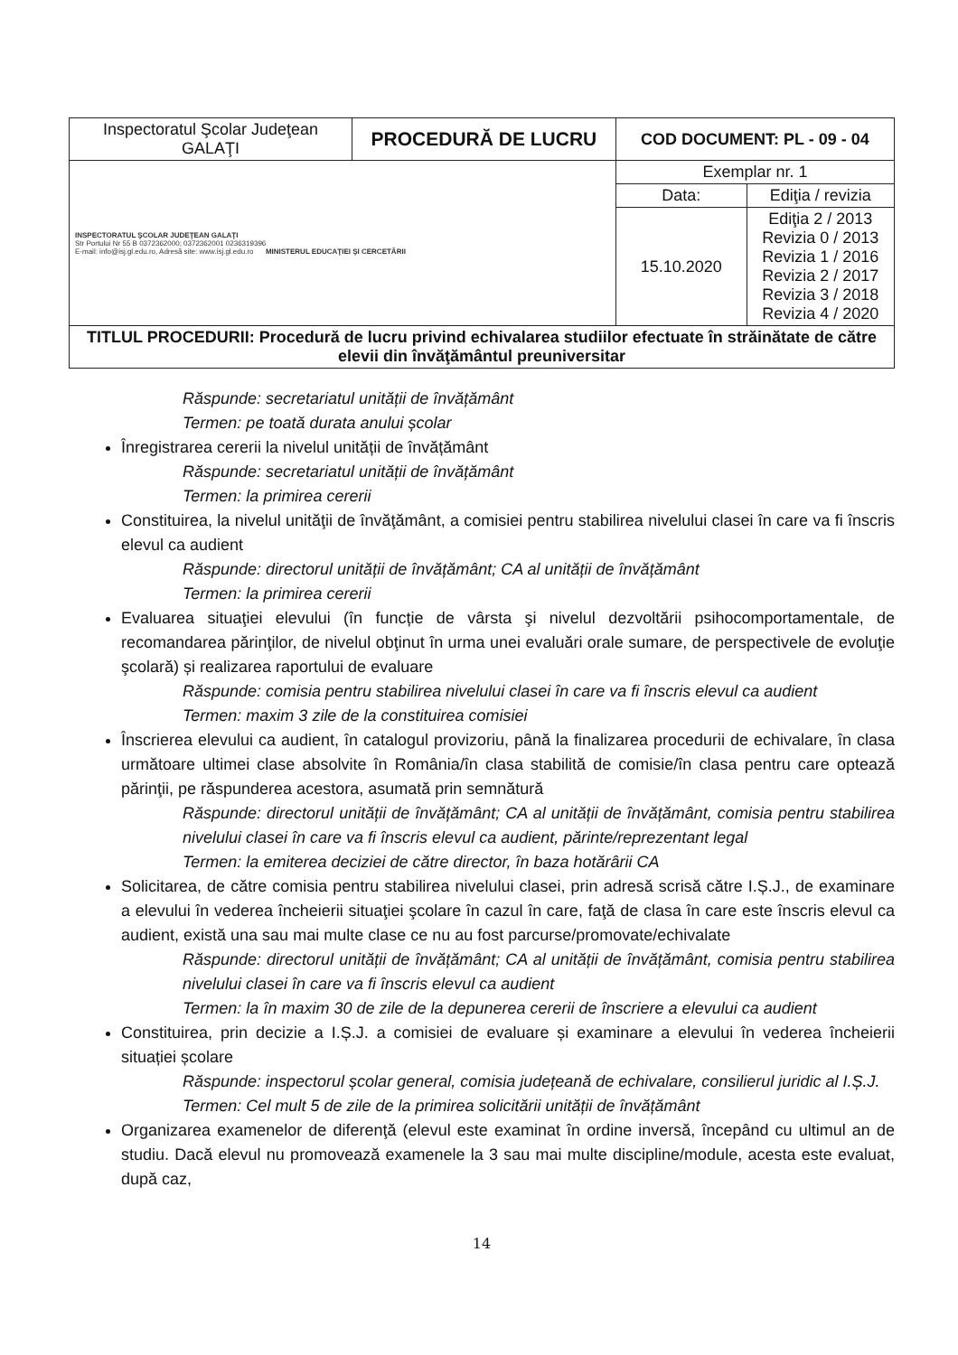| Inspectoratul Şcolar Judeţean GALAŢI | PROCEDURĂ DE LUCRU | COD DOCUMENT: PL - 09 - 04 | |
| INSPECTORATUL ŞCOLAR JUDEŢEAN GALAŢI Str Portului Nr 55 B 0372362000; 0372362001 0236319396 E-mail: info@isj.gl.edu.ro, Adresă site: www.isj.gl.edu.ro MINISTERUL EDUCAŢIEI ŞI CERCETĂRII | | Exemplar nr. 1 | |
| | | Data: | Ediţia / revizia |
| | | 15.10.2020 | Ediţia 2 / 2013 Revizia 0 / 2013 Revizia 1 / 2016 Revizia 2 / 2017 Revizia 3 / 2018 Revizia 4 / 2020 |
| TITLUL PROCEDURII: Procedură de lucru privind echivalarea studiilor efectuate în străinătate de către elevii din învăţământul preuniversitar | | | |
Răspunde: secretariatul unității de învățământ
Termen: pe toată durata anului școlar
Înregistrarea cererii la nivelul unității de învățământ
Răspunde: secretariatul unității de învățământ
Termen: la primirea cererii
Constituirea, la nivelul unităţii de învăţământ, a comisiei pentru stabilirea nivelului clasei în care va fi înscris elevul ca audient
Răspunde: directorul unității de învățământ; CA al unității de învățământ
Termen: la primirea cererii
Evaluarea situaţiei elevului (în funcție de vârsta şi nivelul dezvoltării psihocomportamentale, de recomandarea părinţilor, de nivelul obţinut în urma unei evaluări orale sumare, de perspectivele de evoluţie şcolară) și realizarea raportului de evaluare
Răspunde: comisia pentru stabilirea nivelului clasei în care va fi înscris elevul ca audient
Termen: maxim 3 zile de la constituirea comisiei
Înscrierea elevului ca audient, în catalogul provizoriu, până la finalizarea procedurii de echivalare, în clasa următoare ultimei clase absolvite în România/în clasa stabilită de comisie/în clasa pentru care optează părinţii, pe răspunderea acestora, asumată prin semnătură
Răspunde: directorul unității de învățământ; CA al unității de învățământ, comisia pentru stabilirea nivelului clasei în care va fi înscris elevul ca audient, părinte/reprezentant legal
Termen: la emiterea deciziei de către director, în baza hotărârii CA
Solicitarea, de către comisia pentru stabilirea nivelului clasei, prin adresă scrisă către I.Ș.J., de examinare a elevului în vederea încheierii situaţiei şcolare în cazul în care, faţă de clasa în care este înscris elevul ca audient, există una sau mai multe clase ce nu au fost parcurse/promovate/echivalate
Răspunde: directorul unității de învățământ; CA al unității de învățământ, comisia pentru stabilirea nivelului clasei în care va fi înscris elevul ca audient
Termen: la în maxim 30 de zile de la depunerea cererii de înscriere a elevului ca audient
Constituirea, prin decizie a I.Ș.J. a comisiei de evaluare și examinare a elevului în vederea încheierii situației școlare
Răspunde: inspectorul școlar general, comisia județeană de echivalare, consilierul juridic al I.Ș.J.
Termen: Cel mult 5 de zile de la primirea solicitării unității de învățământ
Organizarea examenelor de diferenţă (elevul este examinat în ordine inversă, începând cu ultimul an de studiu. Dacă elevul nu promovează examenele la 3 sau mai multe discipline/module, acesta este evaluat, după caz,
14